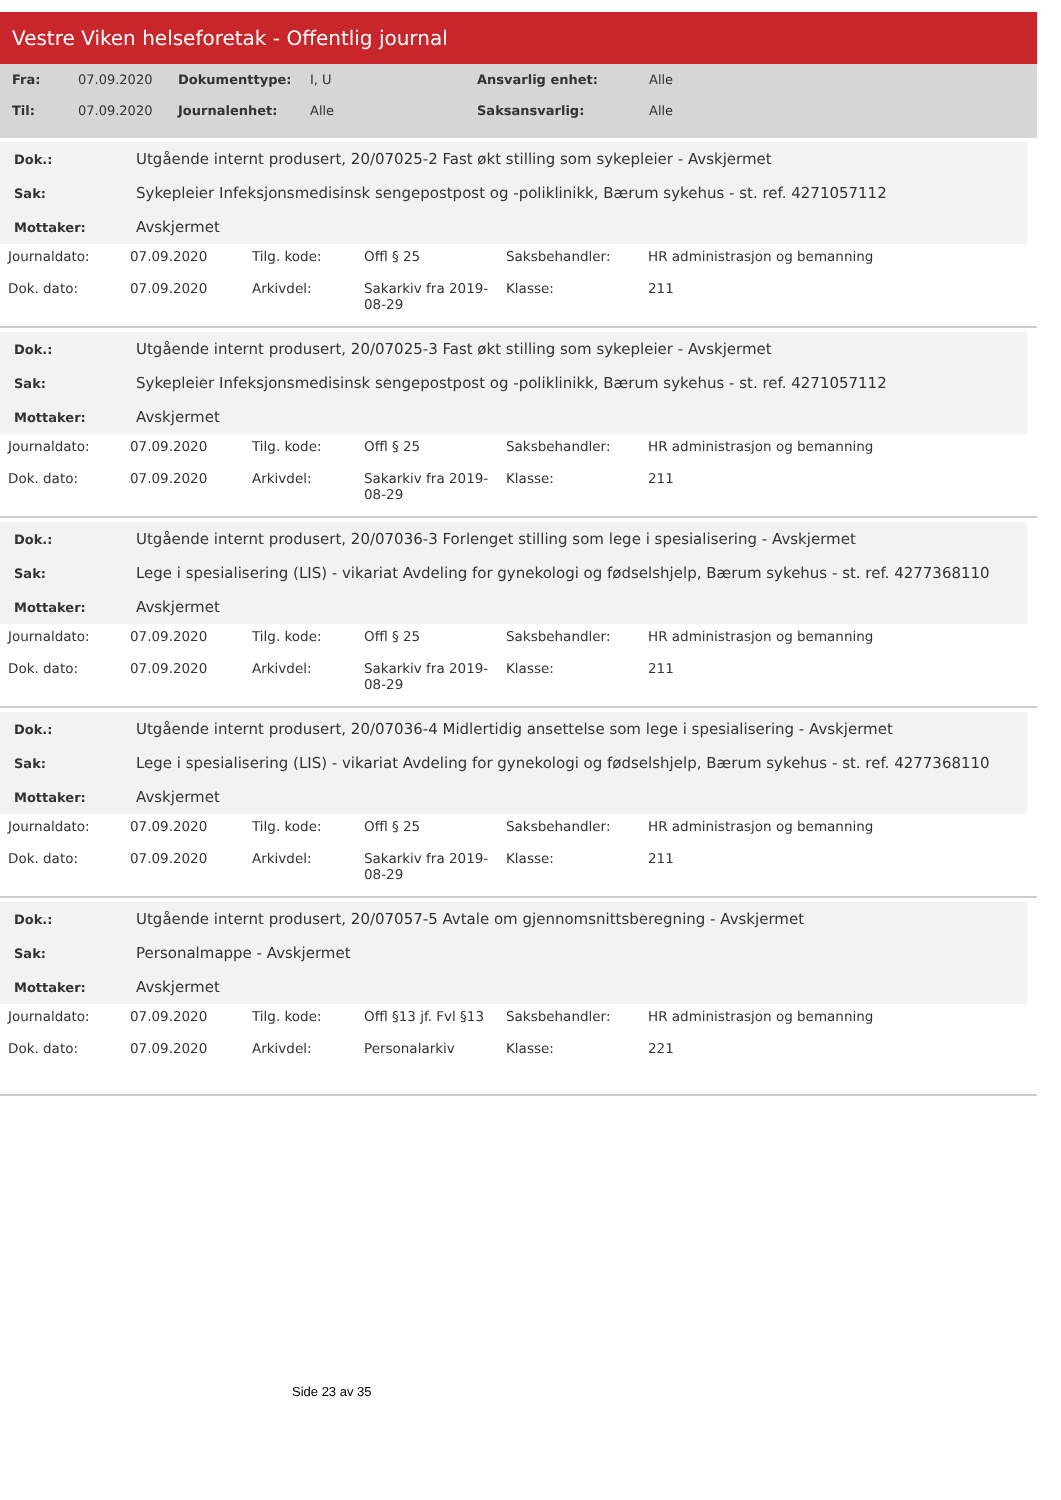Vestre Viken helseforetak - Offentlig journal
| Fra: | 07.09.2020 | Dokumenttype: | I, U | Ansvarlig enhet: | Alle |
| Til: | 07.09.2020 | Journalenhet: | Alle | Saksansvarlig: | Alle |
| Dok.: | Utgående internt produsert, 20/07025-2 Fast økt stilling som sykepleier - Avskjermet |
| Sak: | Sykepleier Infeksjonsmedisinsk sengepostpost og -poliklinikk, Bærum sykehus - st. ref. 4271057112 |
| Mottaker: | Avskjermet |
| Journaldato: | 07.09.2020 | Tilg. kode: | Offl § 25 | Saksbehandler: | HR administrasjon og bemanning |
| Dok. dato: | 07.09.2020 | Arkivdel: | Sakarkiv fra 2019-08-29 | Klasse: | 211 |
| Dok.: | Utgående internt produsert, 20/07025-3 Fast økt stilling som sykepleier - Avskjermet |
| Sak: | Sykepleier Infeksjonsmedisinsk sengepostpost og -poliklinikk, Bærum sykehus - st. ref. 4271057112 |
| Mottaker: | Avskjermet |
| Journaldato: | 07.09.2020 | Tilg. kode: | Offl § 25 | Saksbehandler: | HR administrasjon og bemanning |
| Dok. dato: | 07.09.2020 | Arkivdel: | Sakarkiv fra 2019-08-29 | Klasse: | 211 |
| Dok.: | Utgående internt produsert, 20/07036-3 Forlenget stilling som lege i spesialisering - Avskjermet |
| Sak: | Lege i spesialisering (LIS) - vikariat Avdeling for gynekologi og fødselshjelp, Bærum sykehus - st. ref. 4277368110 |
| Mottaker: | Avskjermet |
| Journaldato: | 07.09.2020 | Tilg. kode: | Offl § 25 | Saksbehandler: | HR administrasjon og bemanning |
| Dok. dato: | 07.09.2020 | Arkivdel: | Sakarkiv fra 2019-08-29 | Klasse: | 211 |
| Dok.: | Utgående internt produsert, 20/07036-4 Midlertidig ansettelse som lege i spesialisering - Avskjermet |
| Sak: | Lege i spesialisering (LIS) - vikariat Avdeling for gynekologi og fødselshjelp, Bærum sykehus - st. ref. 4277368110 |
| Mottaker: | Avskjermet |
| Journaldato: | 07.09.2020 | Tilg. kode: | Offl § 25 | Saksbehandler: | HR administrasjon og bemanning |
| Dok. dato: | 07.09.2020 | Arkivdel: | Sakarkiv fra 2019-08-29 | Klasse: | 211 |
| Dok.: | Utgående internt produsert, 20/07057-5 Avtale om gjennomsnittsberegning - Avskjermet |
| Sak: | Personalmappe - Avskjermet |
| Mottaker: | Avskjermet |
| Journaldato: | 07.09.2020 | Tilg. kode: | Offl §13 jf. Fvl §13 | Saksbehandler: | HR administrasjon og bemanning |
| Dok. dato: | 07.09.2020 | Arkivdel: | Personalarkiv | Klasse: | 221 |
Side 23 av 35